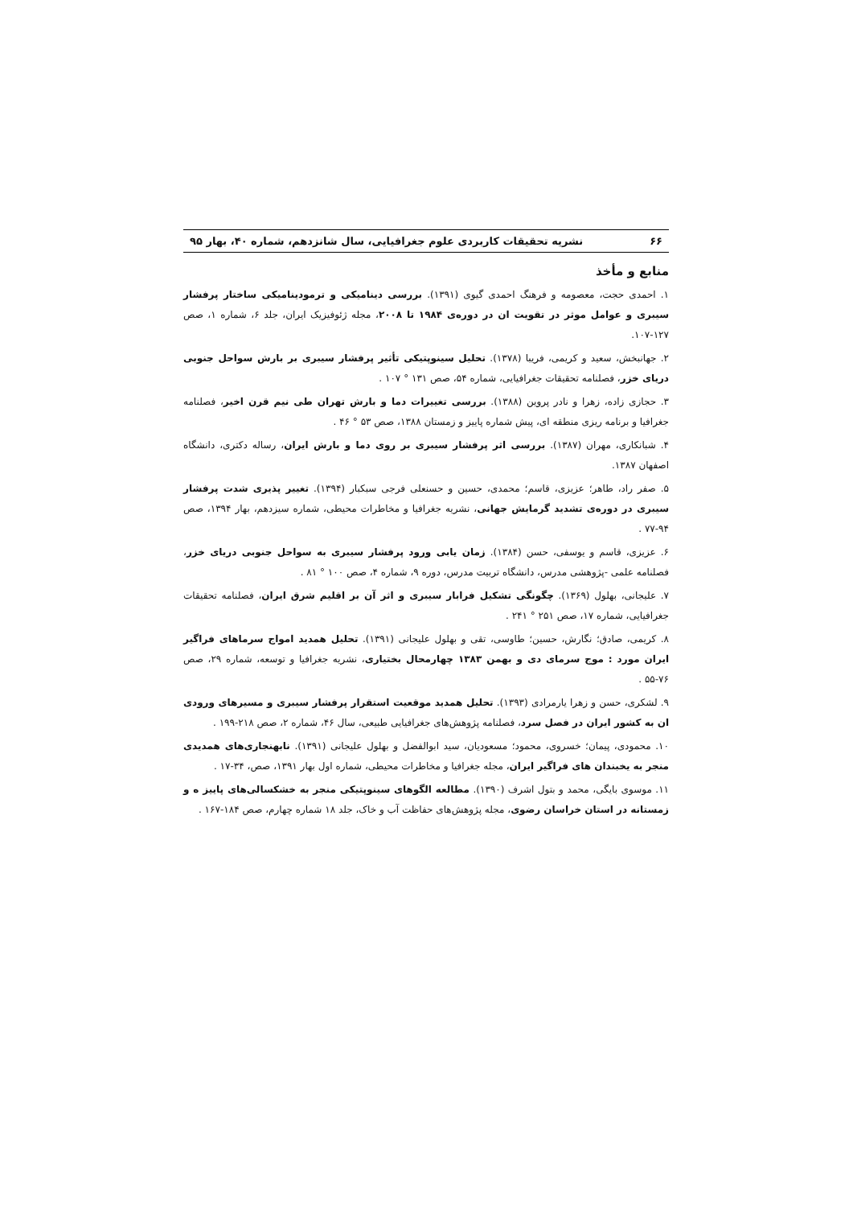۶۶ نشریه تحقیقات کاربردی علوم جغرافیایی، سال شانزدهم، شماره ۴۰، بهار ۹۵
منابع و مأخذ
۱. احمدی حجت، معصومه و فرهنگ احمدی گیوی (۱۳۹۱). بررسی دینامیکی و ترمودینامیکی ساختار پرفشار سیبری و عوامل موثر در تقویت ان در دوره‌ی ۱۹۸۴ تا ۲۰۰۸، مجله ژئوفیزیک ایران، جلد ۶، شماره ۱، صص ۱۲۷-۱۰۷.
۲. جهانبخش، سعید و کریمی، فریبا (۱۳۷۸). تحلیل سینوپتیکی تأثیر پرفشار سیبری بر بارش سواحل جنوبی دریای خزر، فصلنامه تحقیقات جغرافیایی، شماره ۵۴، صص ۱۳۱ ° ۱۰۷ .
۳. حجازی زاده، زهرا و نادر پروین (۱۳۸۸). بررسی تغییرات دما و بارش تهران طی نیم قرن اخیر، فصلنامه جغرافیا و برنامه ریزی منطقه ای، پیش شماره پاییز و زمستان ۱۳۸۸، صص ۵۳ ° ۴۶ .
۴. شبانکاری، مهران (۱۳۸۷). بررسی اثر پرفشار سیبری بر روی دما و بارش ایران، رساله دکتری، دانشگاه اصفهان ۱۳۸۷.
۵. صفر راد، طاهر؛ عزیزی، قاسم؛ محمدی، حسین و حسنعلی فرجی سبکبار (۱۳۹۴). تغییر پذیری شدت پرفشار سیبری در دوره‌ی تشدید گرمایش جهانی، نشریه جغرافیا و مخاطرات محیطی، شماره سیزدهم، بهار ۱۳۹۴، صص ۹۴-۷۷ .
۶. عزیزی، قاسم و یوسفی، حسن (۱۳۸۴). زمان یابی ورود پرفشار سیبری به سواحل جنوبی دریای خزر، فصلنامه علمی -پژوهشی مدرس، دانشگاه تربیت مدرس، دوره ۹، شماره ۴، صص ۱۰۰ ° ۸۱ .
۷. علیجانی، بهلول (۱۳۶۹). چگونگی تشکیل فرابار سیبری و اثر آن بر اقلیم شرق ایران، فصلنامه تحقیقات جغرافیایی، شماره ۱۷، صص ۲۵۱ ° ۲۴۱ .
۸. کریمی، صادق؛ نگارش، حسین؛ طاوسی، تقی و بهلول علیجانی (۱۳۹۱). تحلیل همدید امواج سرماهای فراگیر ایران مورد : موج سرمای دی و بهمن ۱۳۸۳ چهارمحال بختیاری، نشریه جغرافیا و توسعه، شماره ۲۹، صص ۷۶-۵۵ .
۹. لشکری، حسن و زهرا یارمرادی (۱۳۹۳). تحلیل همدید موقعیت استقرار پرفشار سیبری و مسیرهای ورودی ان به کشور ایران در فصل سرد، فصلنامه پژوهش‌های جغرافیایی طبیعی، سال ۴۶، شماره ۲، صص ۲۱۸-۱۹۹ .
۱۰. محمودی، پیمان؛ خسروی، محمود؛ مسعودیان، سید ابوالفضل و بهلول علیجانی (۱۳۹۱). نابهنجاری‌های همدیدی منجر به یخبندان های فراگیر ایران، مجله جغرافیا و مخاطرات محیطی، شماره اول بهار ۱۳۹۱، صص، ۳۴-۱۷ .
۱۱. موسوی بایگی، محمد و بتول اشرف (۱۳۹۰). مطالعه الگوهای سینوپتیکی منجر به خشکسالی‌های پاییز ه و زمستانه در استان خراسان رضوی، مجله پژوهش‌های حفاظت آب و خاک، جلد ۱۸ شماره چهارم، صص ۱۸۴-۱۶۷ .